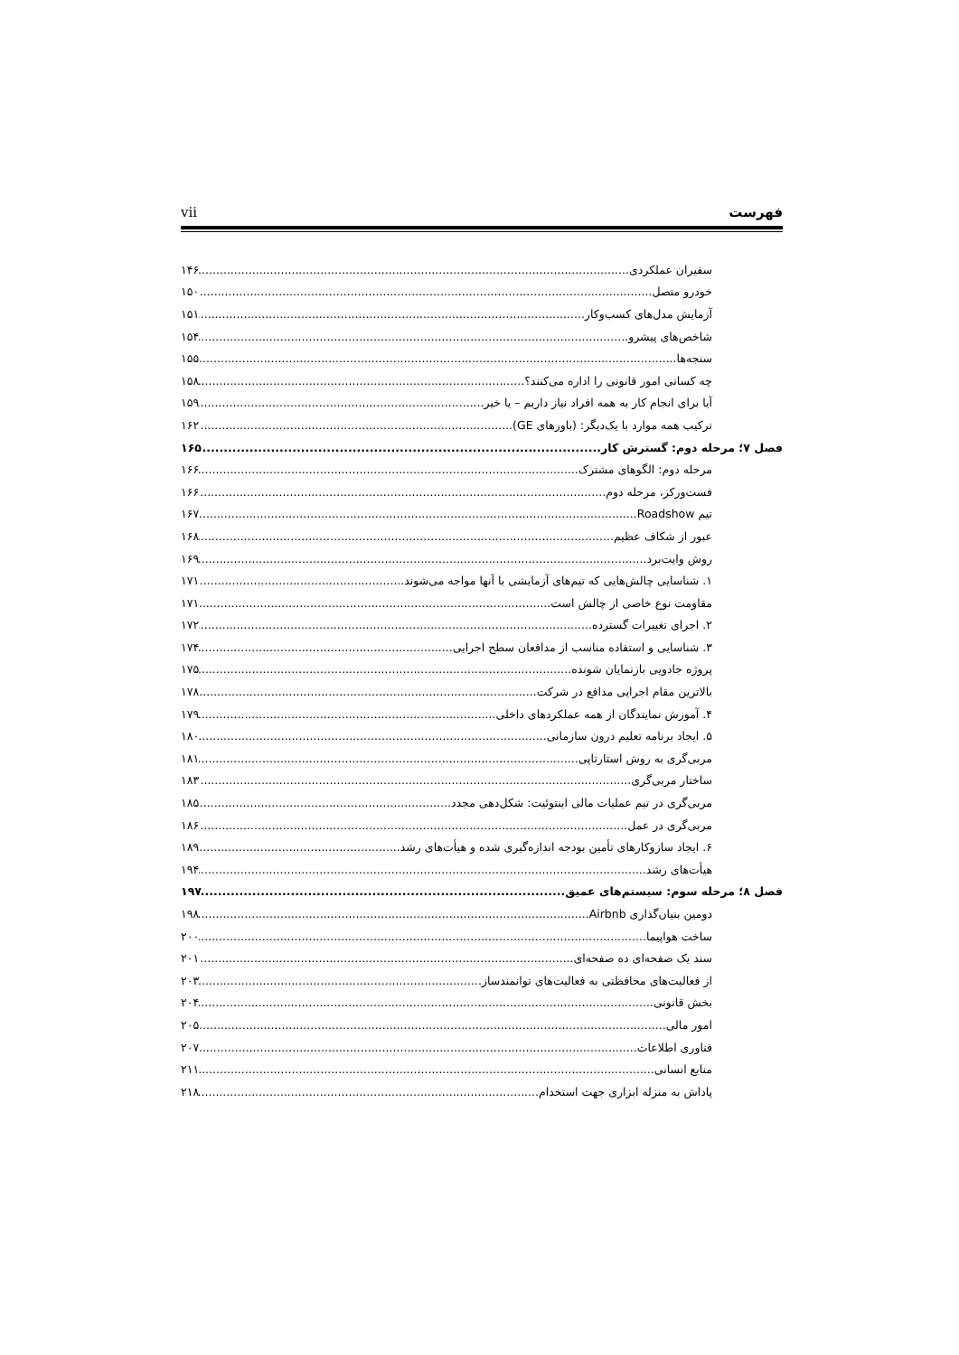فهرست vii
سفیران عملکردی ۱۴۶
خودرو متصل ۱۵۰
آزمایش مدل‌های کسب‌وکار ۱۵۱
شاخص‌های پیشرو ۱۵۴
سنجه‌ها ۱۵۵
چه کسانی امور قانونی را اداره می‌کنند؟ ۱۵۸
آیا برای انجام کار به همه افراد نیاز داریم – یا خیر ۱۵۹
ترکیب همه موارد با یک‌دیگر: (باورهای GE) ۱۶۲
فصل ۷؛ مرحله دوم: گسترش کار ۱۶۵
مرحله دوم: الگوهای مشترک ۱۶۶
فست‌ورکز، مرحله دوم ۱۶۶
تیم Roadshow ۱۶۷
عبور از شکاف عظیم ۱۶۸
روش وایت‌برد ۱۶۹
۱. شناسایی چالش‌هایی که تیم‌های آزمایشی با آنها مواجه می‌شوند ۱۷۱
مقاومت نوع خاصی از چالش است ۱۷۱
۲. اجرای تغییرات گسترده ۱۷۲
۳. شناسایی و استفاده مناسب از مدافعان سطح اجرایی ۱۷۴
پروژه جادویی بازنمایان شونده ۱۷۵
بالاترین مقام اجرایی مدافع در شرکت ۱۷۸
۴. آموزش نمایندگان از همه عملکردهای داخلی ۱۷۹
۵. ایجاد برنامه تعلیم درون سازمانی ۱۸۰
مربی‌گری به روش استارتاپی ۱۸۱
ساختار مربی‌گری ۱۸۳
مربی‌گری در تیم عملیات مالی اینتوئیت: شکل‌دهی مجدد ۱۸۵
مربی‌گری در عمل ۱۸۶
۶. ایجاد سازوکارهای تأمین بودجه اندازه‌گیری شده و هیأت‌های رشد ۱۸۹
هیأت‌های رشد ۱۹۴
فصل ۸؛ مرحله سوم: سیستم‌های عمیق ۱۹۷
دومین بنیان‌گذاری Airbnb ۱۹۸
ساخت هواپیما ۲۰۰
سند یک صفحه‌ای ده صفحه‌ای ۲۰۱
از فعالیت‌های محافظتی به فعالیت‌های توانمندساز ۲۰۳
بخش قانونی ۲۰۴
امور مالی ۲۰۵
فناوری اطلاعات ۲۰۷
منابع انسانی ۲۱۱
پاداش به منزله ابزاری جهت استخدام ۲۱۸